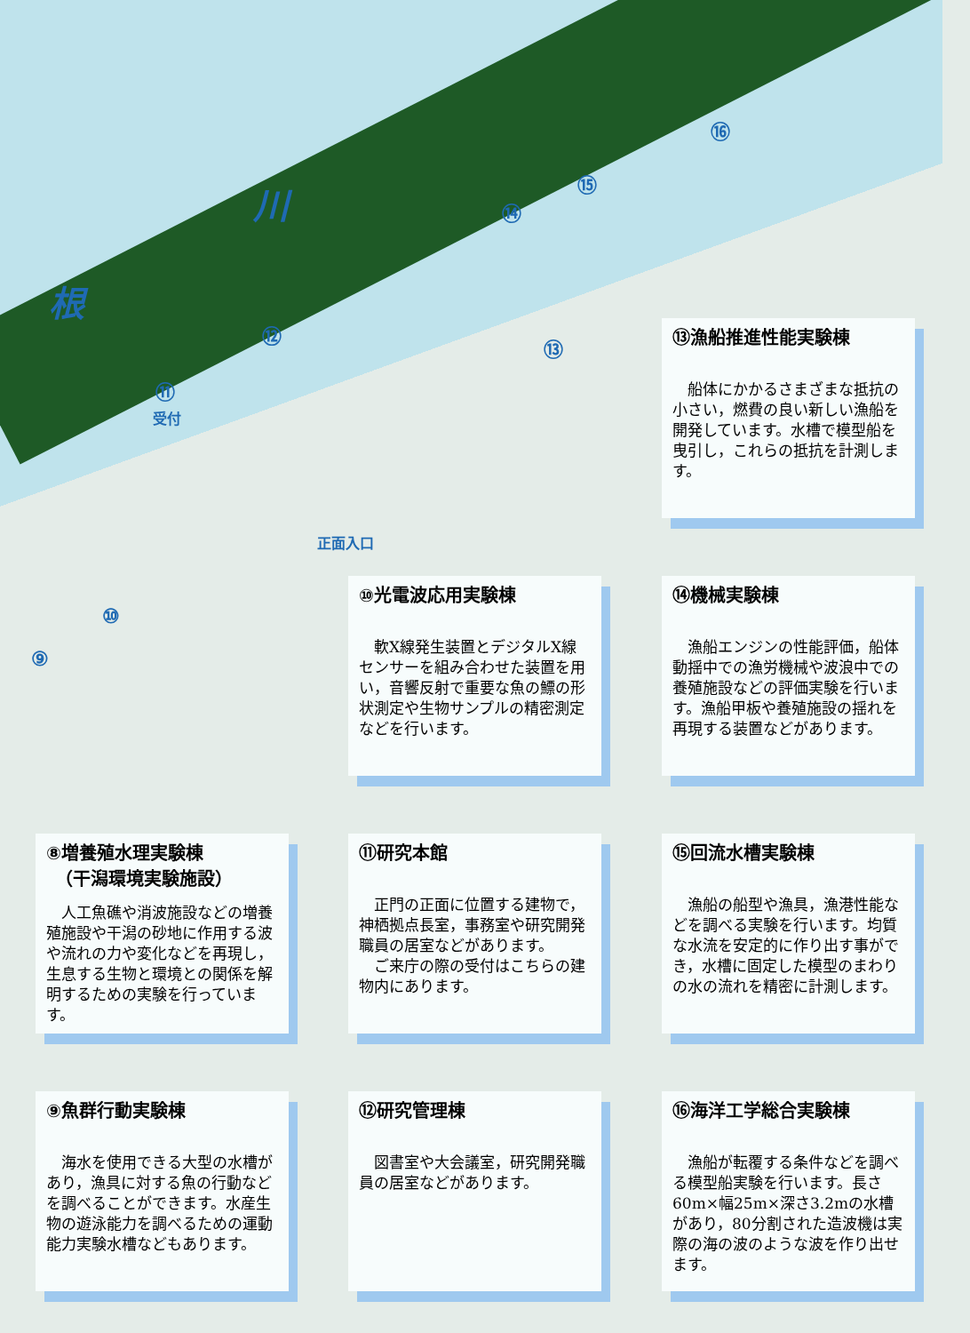川
根
⑯
⑮
⑭
⑫
⑬
⑪
受付
正面入口
⑩
⑨
⑬漁船推進性能実験棟
船体にかかるさまざまな抵抗の小さい，燃費の良い新しい漁船を開発しています。水槽で模型船を曳引し，これらの抵抗を計測します。
⑩光電波応用実験棟
軟X線発生装置とデジタルX線センサーを組み合わせた装置を用い，音響反射で重要な魚の鰾の形状測定や生物サンプルの精密測定などを行います。
⑭機械実験棟
漁船エンジンの性能評価，船体動揺中での漁労機械や波浪中での養殖施設などの評価実験を行います。漁船甲板や養殖施設の揺れを再現する装置などがあります。
⑧増養殖水理実験棟
　（干潟環境実験施設）
人工魚礁や消波施設などの増養殖施設や干潟の砂地に作用する波や流れの力や変化などを再現し，生息する生物と環境との関係を解明するための実験を行っています。
⑪研究本館
正門の正面に位置する建物で，神栖拠点長室，事務室や研究開発職員の居室などがあります。
ご来庁の際の受付はこちらの建物内にあります。
⑮回流水槽実験棟
漁船の船型や漁具，漁港性能などを調べる実験を行います。均質な水流を安定的に作り出す事ができ，水槽に固定した模型のまわりの水の流れを精密に計測します。
⑨魚群行動実験棟
海水を使用できる大型の水槽があり，漁具に対する魚の行動などを調べることができます。水産生物の遊泳能力を調べるための運動能力実験水槽などもあります。
⑫研究管理棟
図書室や大会議室，研究開発職員の居室などがあります。
⑯海洋工学総合実験棟
漁船が転覆する条件などを調べる模型船実験を行います。長さ60m×幅25m×深さ3.2mの水槽があり，80分割された造波機は実際の海の波のような波を作り出せます。